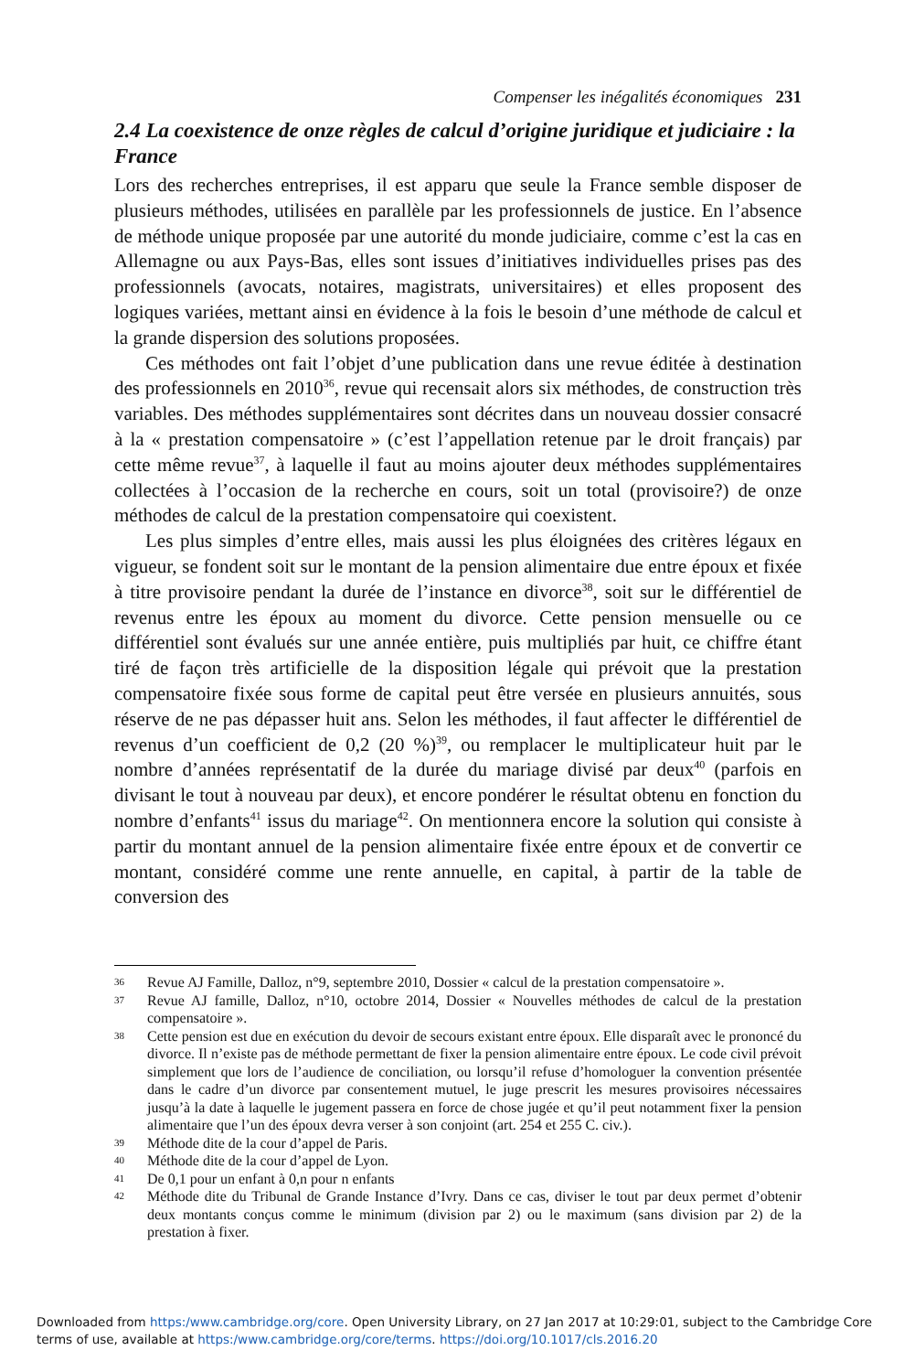Compenser les inégalités économiques 231
2.4 La coexistence de onze règles de calcul d’origine juridique et judiciaire : la France
Lors des recherches entreprises, il est apparu que seule la France semble disposer de plusieurs méthodes, utilisées en parallèle par les professionnels de justice. En l’absence de méthode unique proposée par une autorité du monde judiciaire, comme c’est la cas en Allemagne ou aux Pays-Bas, elles sont issues d’initiatives individuelles prises pas des professionnels (avocats, notaires, magistrats, universitaires) et elles proposent des logiques variées, mettant ainsi en évidence à la fois le besoin d’une méthode de calcul et la grande dispersion des solutions proposées.
Ces méthodes ont fait l’objet d’une publication dans une revue éditée à destination des professionnels en 2010<sup>36</sup>, revue qui recensait alors six méthodes, de construction très variables. Des méthodes supplémentaires sont décrites dans un nouveau dossier consacré à la « prestation compensatoire » (c’est l’appellation retenue par le droit français) par cette même revue<sup>37</sup>, à laquelle il faut au moins ajouter deux méthodes supplémentaires collectées à l’occasion de la recherche en cours, soit un total (provisoire?) de onze méthodes de calcul de la prestation compensatoire qui coexistent.
Les plus simples d’entre elles, mais aussi les plus éloignées des critères légaux en vigueur, se fondent soit sur le montant de la pension alimentaire due entre époux et fixée à titre provisoire pendant la durée de l’instance en divorce<sup>38</sup>, soit sur le différentiel de revenus entre les époux au moment du divorce. Cette pension mensuelle ou ce différentiel sont évalués sur une année entière, puis multipliés par huit, ce chiffre étant tiré de façon très artificielle de la disposition légale qui prévoit que la prestation compensatoire fixée sous forme de capital peut être versée en plusieurs annuités, sous réserve de ne pas dépasser huit ans. Selon les méthodes, il faut affecter le différentiel de revenus d’un coefficient de 0,2 (20 %)<sup>39</sup>, ou remplacer le multiplicateur huit par le nombre d’années représentatif de la durée du mariage divisé par deux<sup>40</sup> (parfois en divisant le tout à nouveau par deux), et encore pondérer le résultat obtenu en fonction du nombre d’enfants<sup>41</sup> issus du mariage<sup>42</sup>. On mentionnera encore la solution qui consiste à partir du montant annuel de la pension alimentaire fixée entre époux et de convertir ce montant, considéré comme une rente annuelle, en capital, à partir de la table de conversion des
36
Revue AJ Famille, Dalloz, n°9, septembre 2010, Dossier « calcul de la prestation compensatoire ».
37
Revue AJ famille, Dalloz, n°10, octobre 2014, Dossier « Nouvelles méthodes de calcul de la prestation compensatoire ».
38
Cette pension est due en exécution du devoir de secours existant entre époux. Elle disparaît avec le prononcé du divorce. Il n’existe pas de méthode permettant de fixer la pension alimentaire entre époux. Le code civil prévoit simplement que lors de l’audience de conciliation, ou lorsqu’il refuse d’homologuer la convention présentée dans le cadre d’un divorce par consentement mutuel, le juge prescrit les mesures provisoires nécessaires jusqu’à la date à laquelle le jugement passera en force de chose jugée et qu’il peut notamment fixer la pension alimentaire que l’un des époux devra verser à son conjoint (art. 254 et 255 C. civ.).
39
Méthode dite de la cour d’appel de Paris.
40
Méthode dite de la cour d’appel de Lyon.
41
De 0,1 pour un enfant à 0,n pour n enfants
42
Méthode dite du Tribunal de Grande Instance d’Ivry. Dans ce cas, diviser le tout par deux permet d’obtenir deux montants conçus comme le minimum (division par 2) ou le maximum (sans division par 2) de la prestation à fixer.
Downloaded from https:/www.cambridge.org/core. Open University Library, on 27 Jan 2017 at 10:29:01, subject to the Cambridge Core terms of use, available at https:/www.cambridge.org/core/terms. https://doi.org/10.1017/cls.2016.20